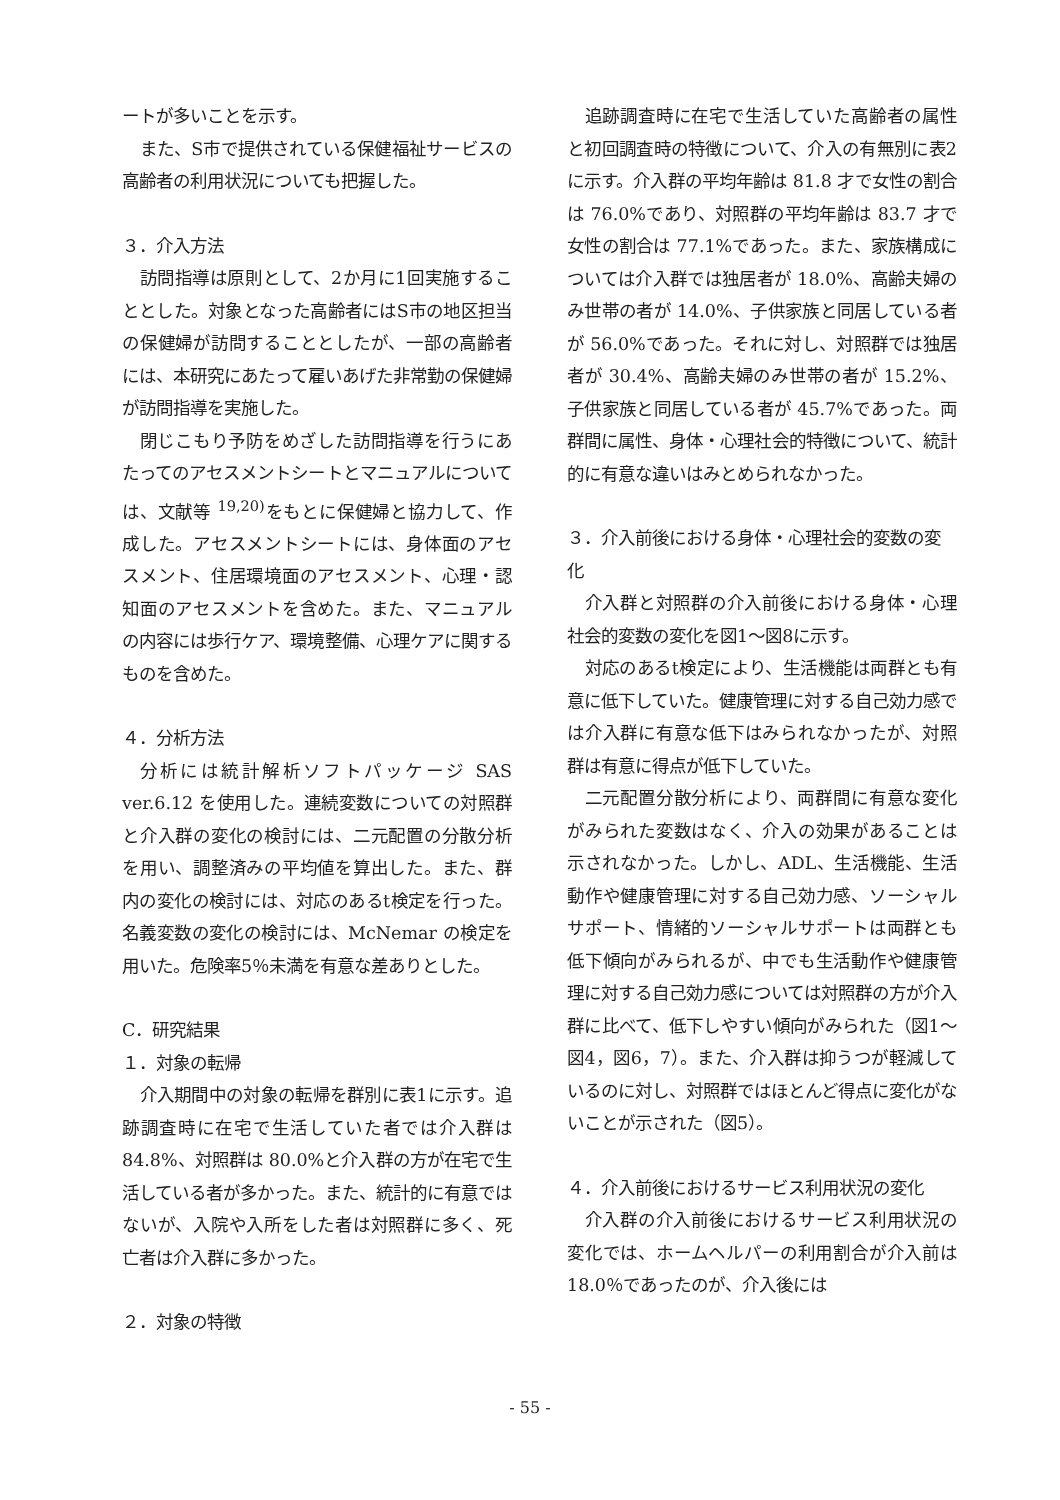ートが多いことを示す。
また、S市で提供されている保健福祉サービスの高齢者の利用状況についても把握した。
３．介入方法
訪問指導は原則として、2か月に1回実施することとした。対象となった高齢者にはS市の地区担当の保健婦が訪問することとしたが、一部の高齢者には、本研究にあたって雇いあげた非常勤の保健婦が訪問指導を実施した。
閉じこもり予防をめざした訪問指導を行うにあたってのアセスメントシートとマニュアルについては、文献等 <sup>19,20)</sup>をもとに保健婦と協力して、作成した。アセスメントシートには、身体面のアセスメント、住居環境面のアセスメント、心理・認知面のアセスメントを含めた。また、マニュアルの内容には歩行ケア、環境整備、心理ケアに関するものを含めた。
４．分析方法
分析には統計解析ソフトパッケージ SAS ver.6.12 を使用した。連続変数についての対照群と介入群の変化の検討には、二元配置の分散分析を用い、調整済みの平均値を算出した。また、群内の変化の検討には、対応のあるt検定を行った。名義変数の変化の検討には、McNemar の検定を用いた。危険率5％未満を有意な差ありとした。
C．研究結果
１．対象の転帰
介入期間中の対象の転帰を群別に表1に示す。追跡調査時に在宅で生活していた者では介入群は 84.8%、対照群は 80.0%と介入群の方が在宅で生活している者が多かった。また、統計的に有意ではないが、入院や入所をした者は対照群に多く、死亡者は介入群に多かった。
２．対象の特徴
追跡調査時に在宅で生活していた高齢者の属性と初回調査時の特徴について、介入の有無別に表2に示す。介入群の平均年齢は 81.8 才で女性の割合は 76.0%であり、対照群の平均年齢は 83.7 才で女性の割合は 77.1%であった。また、家族構成については介入群では独居者が 18.0%、高齢夫婦のみ世帯の者が 14.0%、子供家族と同居している者が 56.0%であった。それに対し、対照群では独居者が 30.4%、高齢夫婦のみ世帯の者が 15.2%、子供家族と同居している者が 45.7%であった。両群間に属性、身体・心理社会的特徴について、統計的に有意な違いはみとめられなかった。
３．介入前後における身体・心理社会的変数の変化
介入群と対照群の介入前後における身体・心理社会的変数の変化を図1～図8に示す。
対応のあるt検定により、生活機能は両群とも有意に低下していた。健康管理に対する自己効力感では介入群に有意な低下はみられなかったが、対照群は有意に得点が低下していた。
二元配置分散分析により、両群間に有意な変化がみられた変数はなく、介入の効果があることは示されなかった。しかし、ADL、生活機能、生活動作や健康管理に対する自己効力感、ソーシャルサポート、情緒的ソーシャルサポートは両群とも低下傾向がみられるが、中でも生活動作や健康管理に対する自己効力感については対照群の方が介入群に比べて、低下しやすい傾向がみられた（図1～図4，図6，7）。また、介入群は抑うつが軽減しているのに対し、対照群ではほとんど得点に変化がないことが示された（図5）。
４．介入前後におけるサービス利用状況の変化
介入群の介入前後におけるサービス利用状況の変化では、ホームヘルパーの利用割合が介入前は 18.0％であったのが、介入後には
- 55 -